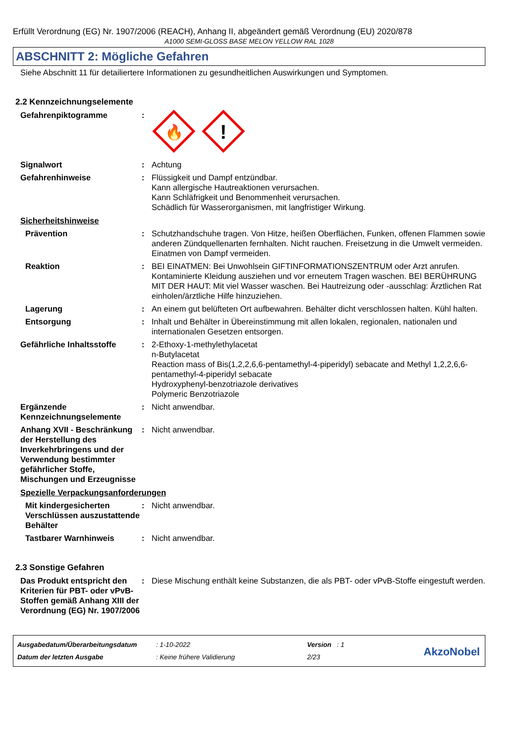Erfüllt Verordnung (EG) Nr. 1907/2006 (REACH), Anhang II, abgeändert gemäß Verordnung (EU) 2020/878
A1000 SEMI-GLOSS BASE MELON YELLOW RAL 1028
ABSCHNITT 2: Mögliche Gefahren
Siehe Abschnitt 11 für detailiertere Informationen zu gesundheitlichen Auswirkungen und Symptomen.
2.2 Kennzeichnungselemente
Gefahrenpiktogramme :
🔥
!
Signalwort : Achtung
Gefahrenhinweise : Flüssigkeit und Dampf entzündbar.
Kann allergische Hautreaktionen verursachen.
Kann Schläfrigkeit und Benommenheit verursachen.
Schädlich für Wasserorganismen, mit langfristiger Wirkung.
Sicherheitshinweise
Prävention : Schutzhandschuhe tragen. Von Hitze, heißen Oberflächen, Funken, offenen Flammen sowie anderen Zündquellenarten fernhalten. Nicht rauchen. Freisetzung in die Umwelt vermeiden. Einatmen von Dampf vermeiden.
Reaktion : BEI EINATMEN: Bei Unwohlsein GIFTINFORMATIONSZENTRUM oder Arzt anrufen. Kontaminierte Kleidung ausziehen und vor erneutem Tragen waschen. BEI BERÜHRUNG MIT DER HAUT: Mit viel Wasser waschen. Bei Hautreizung oder -ausschlag: Ärztlichen Rat einholen/ärztliche Hilfe hinzuziehen.
Lagerung : An einem gut belüfteten Ort aufbewahren. Behälter dicht verschlossen halten. Kühl halten.
Entsorgung : Inhalt und Behälter in Übereinstimmung mit allen lokalen, regionalen, nationalen und internationalen Gesetzen entsorgen.
Gefährliche Inhaltsstoffe
: 2-Ethoxy-1-methylethylacetat
n-Butylacetat
Reaction mass of Bis(1,2,2,6,6-pentamethyl-4-piperidyl) sebacate and Methyl 1,2,2,6,6-pentamethyl-4-piperidyl sebacate
Hydroxyphenyl-benzotriazole derivatives
Polymeric Benzotriazole
Ergänzende Kennzeichnungselemente
: Nicht anwendbar.
Anhang XVII - Beschränkung der Herstellung des Inverkehrbringens und der Verwendung bestimmter gefährlicher Stoffe, Mischungen und Erzeugnisse
: Nicht anwendbar.
Spezielle Verpackungsanforderungen
Mit kindergesicherten Verschlüssen auszustattende Behälter
: Nicht anwendbar.
Tastbarer Warnhinweis : Nicht anwendbar.
2.3 Sonstige Gefahren
Das Produkt entspricht den Kriterien für PBT- oder vPvB-Stoffen gemäß Anhang XIII der Verordnung (EG) Nr. 1907/2006
: Diese Mischung enthält keine Substanzen, die als PBT- oder vPvB-Stoffe eingestuft werden.
Ausgabedatum/Überarbeitungsdatum
Datum der letzten Ausgabe
: 1-10-2022
: Keine frühere Validierung
Version : 1
2/23
AkzoNobel